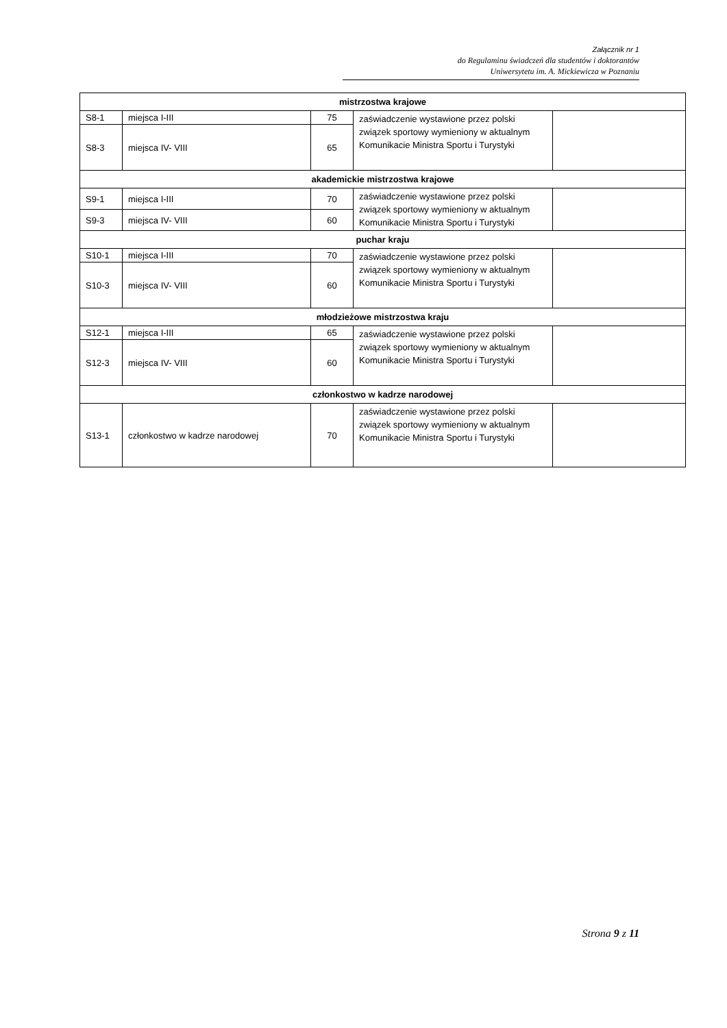Załącznik nr 1
do Regulaminu świadczeń dla studentów i doktorantów
Uniwersytetu im. A. Mickiewicza w Poznaniu
| mistrzostwa krajowe | | | | |
| --- | --- | --- | --- | --- |
| S8-1 | miejsca I-III | 75 | zaświadczenie wystawione przez polski związek sportowy wymieniony w aktualnym Komunikacie Ministra Sportu i Turystyki | |
| S8-3 | miejsca IV- VIII | 65 | | |
| akademickie mistrzostwa krajowe | | | | |
| S9-1 | miejsca I-III | 70 | zaświadczenie wystawione przez polski związek sportowy wymieniony w aktualnym Komunikacie Ministra Sportu i Turystyki | |
| S9-3 | miejsca IV- VIII | 60 | | |
| puchar kraju | | | | |
| S10-1 | miejsca I-III | 70 | zaświadczenie wystawione przez polski związek sportowy wymieniony w aktualnym Komunikacie Ministra Sportu i Turystyki | |
| S10-3 | miejsca IV- VIII | 60 | | |
| młodzieżowe mistrzostwa kraju | | | | |
| S12-1 | miejsca I-III | 65 | zaświadczenie wystawione przez polski związek sportowy wymieniony w aktualnym Komunikacie Ministra Sportu i Turystyki | |
| S12-3 | miejsca IV- VIII | 60 | | |
| członkostwo w kadrze narodowej | | | | |
| S13-1 | członkostwo w kadrze narodowej | 70 | zaświadczenie wystawione przez polski związek sportowy wymieniony w aktualnym Komunikacie Ministra Sportu i Turystyki | |
Strona 9 z 11